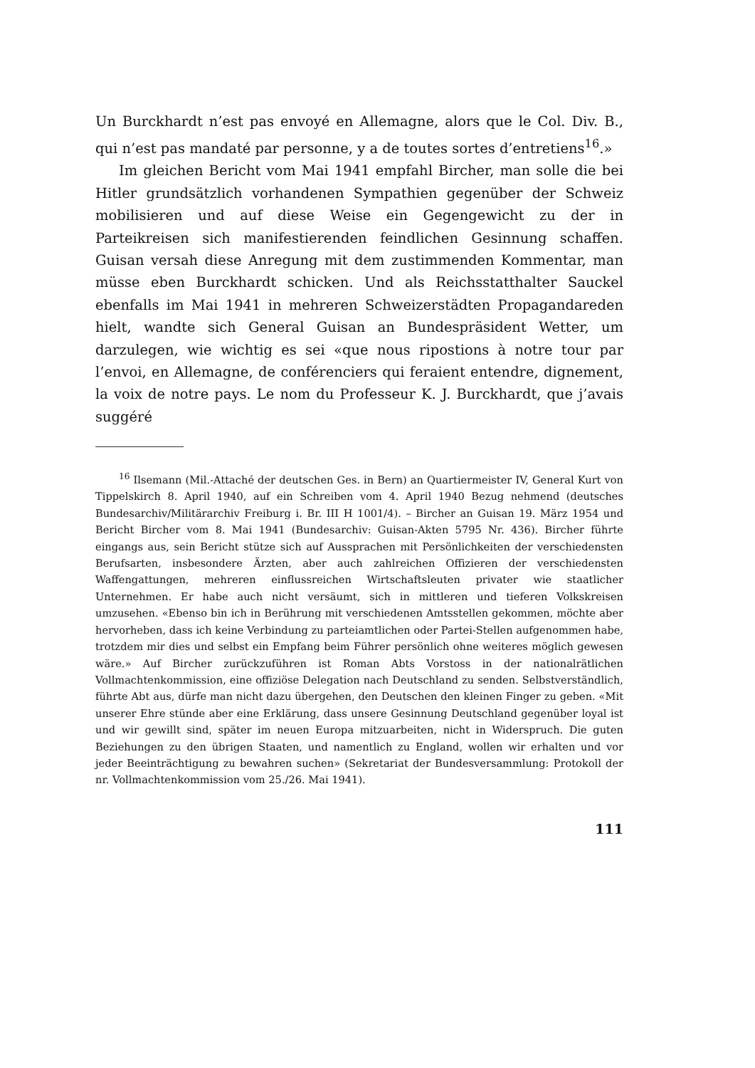Un Burckhardt n’est pas envoyé en Allemagne, alors que le Col. Div. B., qui n’est pas mandaté par personne, y a de toutes sortes d’entretiens<sup>16</sup>.»
Im gleichen Bericht vom Mai 1941 empfahl Bircher, man solle die bei Hitler grundsätzlich vorhandenen Sympathien gegenüber der Schweiz mobilisieren und auf diese Weise ein Gegengewicht zu der in Parteikreisen sich manifestierenden feindlichen Gesinnung schaffen. Guisan versah diese Anregung mit dem zustimmenden Kommentar, man müsse eben Burckhardt schicken. Und als Reichsstatthalter Sauckel ebenfalls im Mai 1941 in mehreren Schweizerstädten Propagandareden hielt, wandte sich General Guisan an Bundespräsident Wetter, um darzulegen, wie wichtig es sei «que nous ripostions à notre tour par l’envoi, en Allemagne, de conférenciers qui feraient entendre, dignement, la voix de notre pays. Le nom du Professeur K. J. Burckhardt, que j’avais suggéré
<sup>16</sup> Ilsemann (Mil.-Attaché der deutschen Ges. in Bern) an Quartiermeister IV, General Kurt von Tippelskirch 8. April 1940, auf ein Schreiben vom 4. April 1940 Bezug nehmend (deutsches Bundesarchiv/Militärarchiv Freiburg i. Br. III H 1001/4). – Bircher an Guisan 19. März 1954 und Bericht Bircher vom 8. Mai 1941 (Bundesarchiv: Guisan-Akten 5795 Nr. 436). Bircher führte eingangs aus, sein Bericht stütze sich auf Aussprachen mit Persönlichkeiten der verschiedensten Berufsarten, insbesondere Ärzten, aber auch zahlreichen Offizieren der verschiedensten Waffengattungen, mehreren einflussreichen Wirtschaftsleuten privater wie staatlicher Unternehmen. Er habe auch nicht versäumt, sich in mittleren und tieferen Volkskreisen umzusehen. «Ebenso bin ich in Berührung mit verschiedenen Amtsstellen gekommen, möchte aber hervorheben, dass ich keine Verbindung zu parteiamtlichen oder Partei-Stellen aufgenommen habe, trotzdem mir dies und selbst ein Empfang beim Führer persönlich ohne weiteres möglich gewesen wäre.» Auf Bircher zurückzuführen ist Roman Abts Vorstoss in der nationalrätlichen Vollmachtenkommission, eine offiziöse Delegation nach Deutschland zu senden. Selbstverständlich, führte Abt aus, dürfe man nicht dazu übergehen, den Deutschen den kleinen Finger zu geben. «Mit unserer Ehre stünde aber eine Erklärung, dass unsere Gesinnung Deutschland gegenüber loyal ist und wir gewillt sind, später im neuen Europa mitzuarbeiten, nicht in Widerspruch. Die guten Beziehungen zu den übrigen Staaten, und namentlich zu England, wollen wir erhalten und vor jeder Beeinträchtigung zu bewahren suchen» (Sekretariat der Bundesversammlung: Protokoll der nr. Vollmachtenkommission vom 25./26. Mai 1941).
111